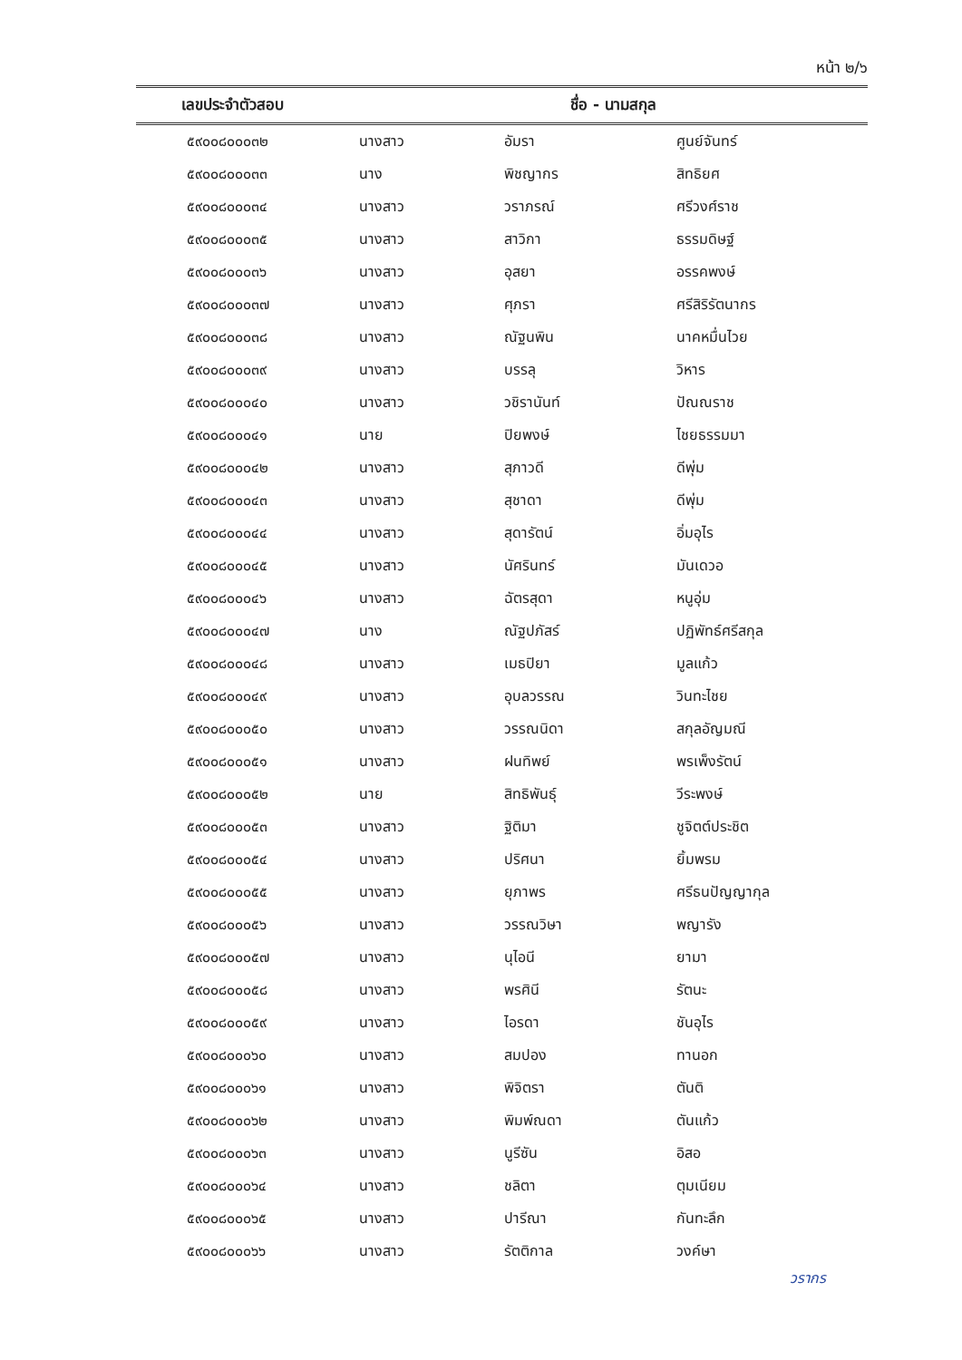หน้า ๒/๖
| เลขประจำตัวสอบ | ชื่อ - นามสกุล | | |
| --- | --- | --- | --- |
| ๕๙๐๐๘๐๐๐๓๒ | นางสาว | อัมรา | ศูนย์จันทร์ |
| ๕๙๐๐๘๐๐๐๓๓ | นาง | พิชญากร | สิทธิยศ |
| ๕๙๐๐๘๐๐๐๓๔ | นางสาว | วราภรณ์ | ศรีวงศ์ราช |
| ๕๙๐๐๘๐๐๐๓๕ | นางสาว | สาวิกา | ธรรมดิษฐ์ |
| ๕๙๐๐๘๐๐๐๓๖ | นางสาว | อุสยา | อรรคพงษ์ |
| ๕๙๐๐๘๐๐๐๓๗ | นางสาว | ศุภรา | ศรีสิริรัตนากร |
| ๕๙๐๐๘๐๐๐๓๘ | นางสาว | ณัฐนพิน | นาคหมื่นไวย |
| ๕๙๐๐๘๐๐๐๓๙ | นางสาว | บรรลุ | วิหาร |
| ๕๙๐๐๘๐๐๐๔๐ | นางสาว | วชิรานันท์ | ปัณณราช |
| ๕๙๐๐๘๐๐๐๔๑ | นาย | ปิยพงษ์ | ไชยธรรมมา |
| ๕๙๐๐๘๐๐๐๔๒ | นางสาว | สุภาวดี | ดีพุ่ม |
| ๕๙๐๐๘๐๐๐๔๓ | นางสาว | สุชาดา | ดีพุ่ม |
| ๕๙๐๐๘๐๐๐๔๔ | นางสาว | สุดารัตน์ | อิ่มอุไร |
| ๕๙๐๐๘๐๐๐๔๕ | นางสาว | นัศรินทร์ | มันเดวอ |
| ๕๙๐๐๘๐๐๐๔๖ | นางสาว | ฉัตรสุดา | หนูอุ่ม |
| ๕๙๐๐๘๐๐๐๔๗ | นาง | ณัฐปภัสร์ | ปฏิพัทธ์ศรีสกุล |
| ๕๙๐๐๘๐๐๐๔๘ | นางสาว | เมธปิยา | มูลแก้ว |
| ๕๙๐๐๘๐๐๐๔๙ | นางสาว | อุบลวรรณ | วินทะไชย |
| ๕๙๐๐๘๐๐๐๕๐ | นางสาว | วรรณนิดา | สกุลอัญมณี |
| ๕๙๐๐๘๐๐๐๕๑ | นางสาว | ฝนทิพย์ | พรเพ็งรัตน์ |
| ๕๙๐๐๘๐๐๐๕๒ | นาย | สิทธิพันธุ์ | วีระพงษ์ |
| ๕๙๐๐๘๐๐๐๕๓ | นางสาว | ฐิติมา | ชูจิตต์ประชิต |
| ๕๙๐๐๘๐๐๐๕๔ | นางสาว | ปริศนา | ยิ้มพรม |
| ๕๙๐๐๘๐๐๐๕๕ | นางสาว | ยุภาพร | ศรีธนปัญญากุล |
| ๕๙๐๐๘๐๐๐๕๖ | นางสาว | วรรณวิษา | พญารัง |
| ๕๙๐๐๘๐๐๐๕๗ | นางสาว | นุไอนี | ยามา |
| ๕๙๐๐๘๐๐๐๕๘ | นางสาว | พรศินี | รัตนะ |
| ๕๙๐๐๘๐๐๐๕๙ | นางสาว | ไอรดา | ชันอุไร |
| ๕๙๐๐๘๐๐๐๖๐ | นางสาว | สมปอง | ทานอก |
| ๕๙๐๐๘๐๐๐๖๑ | นางสาว | พิจิตรา | ตันติ |
| ๕๙๐๐๘๐๐๐๖๒ | นางสาว | พิมพ์ณดา | ตันแก้ว |
| ๕๙๐๐๘๐๐๐๖๓ | นางสาว | นูรีซัน | อิสอ |
| ๕๙๐๐๘๐๐๐๖๔ | นางสาว | ชลิตา | ตุมเนียม |
| ๕๙๐๐๘๐๐๐๖๕ | นางสาว | ปารีณา | กันทะลึก |
| ๕๙๐๐๘๐๐๐๖๖ | นางสาว | รัตติกาล | วงค์ษา |
วรากร